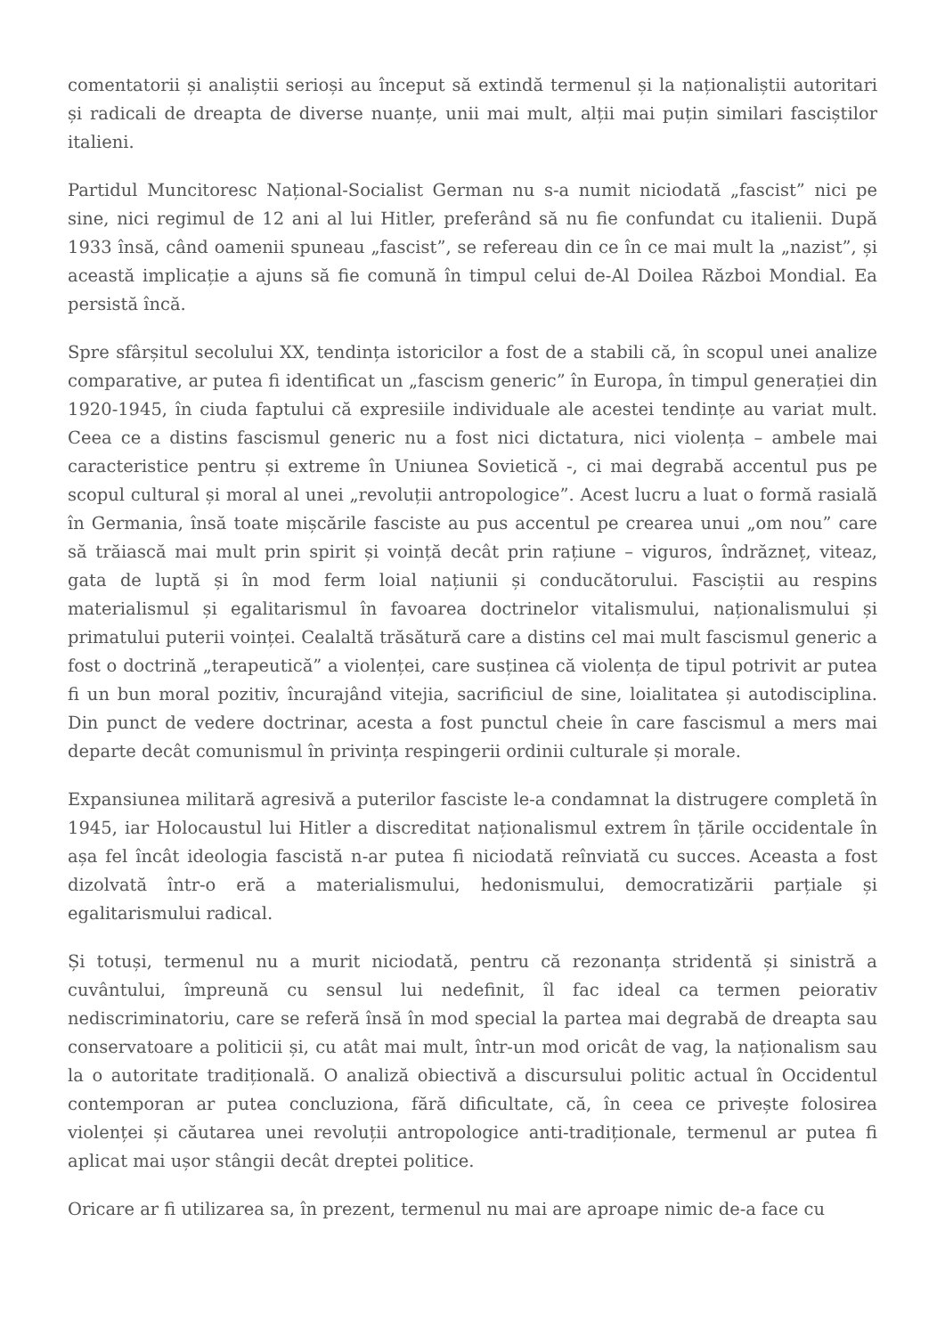comentatorii și analiștii serioși au început să extindă termenul și la naționaliștii autoritari și radicali de dreapta de diverse nuanțe, unii mai mult, alții mai puțin similari fasciștilor italieni.
Partidul Muncitoresc Național-Socialist German nu s-a numit niciodată „fascist” nici pe sine, nici regimul de 12 ani al lui Hitler, preferând să nu fie confundat cu italienii. După 1933 însă, când oamenii spuneau „fascist”, se refereau din ce în ce mai mult la „nazist”, și această implicație a ajuns să fie comună în timpul celui de-Al Doilea Război Mondial. Ea persistă încă.
Spre sfârșitul secolului XX, tendința istoricilor a fost de a stabili că, în scopul unei analize comparative, ar putea fi identificat un „fascism generic” în Europa, în timpul generației din 1920-1945, în ciuda faptului că expresiile individuale ale acestei tendințe au variat mult. Ceea ce a distins fascismul generic nu a fost nici dictatura, nici violența – ambele mai caracteristice pentru și extreme în Uniunea Sovietică -, ci mai degrabă accentul pus pe scopul cultural și moral al unei „revoluții antropologice”. Acest lucru a luat o formă rasială în Germania, însă toate mișcările fasciste au pus accentul pe crearea unui „om nou” care să trăiască mai mult prin spirit și voință decât prin rațiune – viguros, îndrăzneț, viteaz, gata de luptă și în mod ferm loial națiunii și conducătorului. Fasciștii au respins materialismul și egalitarismul în favoarea doctrinelor vitalismului, naționalismului și primatului puterii voinței. Cealaltă trăsătură care a distins cel mai mult fascismul generic a fost o doctrină „terapeutică” a violenței, care susținea că violența de tipul potrivit ar putea fi un bun moral pozitiv, încurajând vitejia, sacrificiul de sine, loialitatea și autodisciplina. Din punct de vedere doctrinar, acesta a fost punctul cheie în care fascismul a mers mai departe decât comunismul în privința respingerii ordinii culturale și morale.
Expansiunea militară agresivă a puterilor fasciste le-a condamnat la distrugere completă în 1945, iar Holocaustul lui Hitler a discreditat naționalismul extrem în țările occidentale în așa fel încât ideologia fascistă n-ar putea fi niciodată reînviată cu succes. Aceasta a fost dizolvată într-o eră a materialismului, hedonismului, democratizării parțiale și egalitarismului radical.
Și totuși, termenul nu a murit niciodată, pentru că rezonanța stridentă și sinistră a cuvântului, împreună cu sensul lui nedefinit, îl fac ideal ca termen peiorativ nediscriminatoriu, care se referă însă în mod special la partea mai degrabă de dreapta sau conservatoare a politicii și, cu atât mai mult, într-un mod oricât de vag, la naționalism sau la o autoritate tradițională. O analiză obiectivă a discursului politic actual în Occidentul contemporan ar putea concluziona, fără dificultate, că, în ceea ce privește folosirea violenței și căutarea unei revoluții antropologice anti-tradiționale, termenul ar putea fi aplicat mai ușor stângii decât dreptei politice.
Oricare ar fi utilizarea sa, în prezent, termenul nu mai are aproape nimic de-a face cu